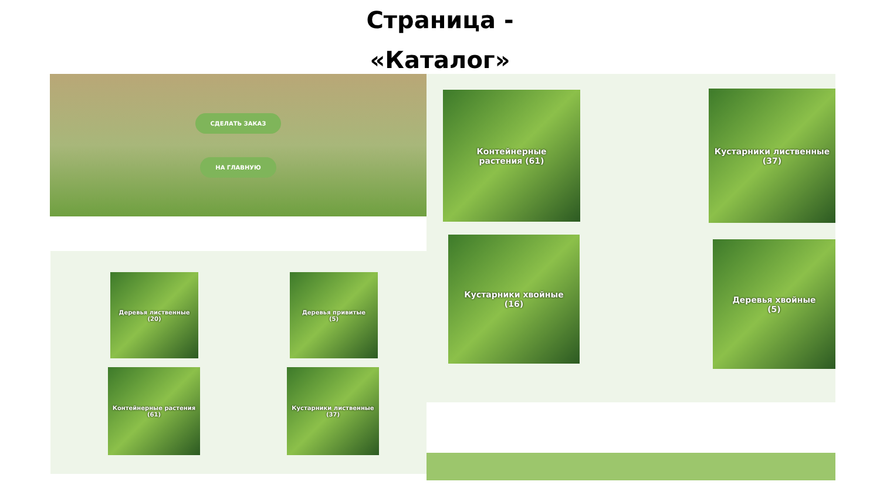Страница -
«Каталог»
СДЕЛАТЬ ЗАКАЗ
НА ГЛАВНУЮ
Деревья лиственные
(20)
Деревья привитые
(5)
Контейнерные растения (61)
Кустарники лиственные
(37)
Контейнерные
растения (61)
Кустарники лиственные
(37)
Кустарники хвойные
(16)
Деревья хвойные
(5)